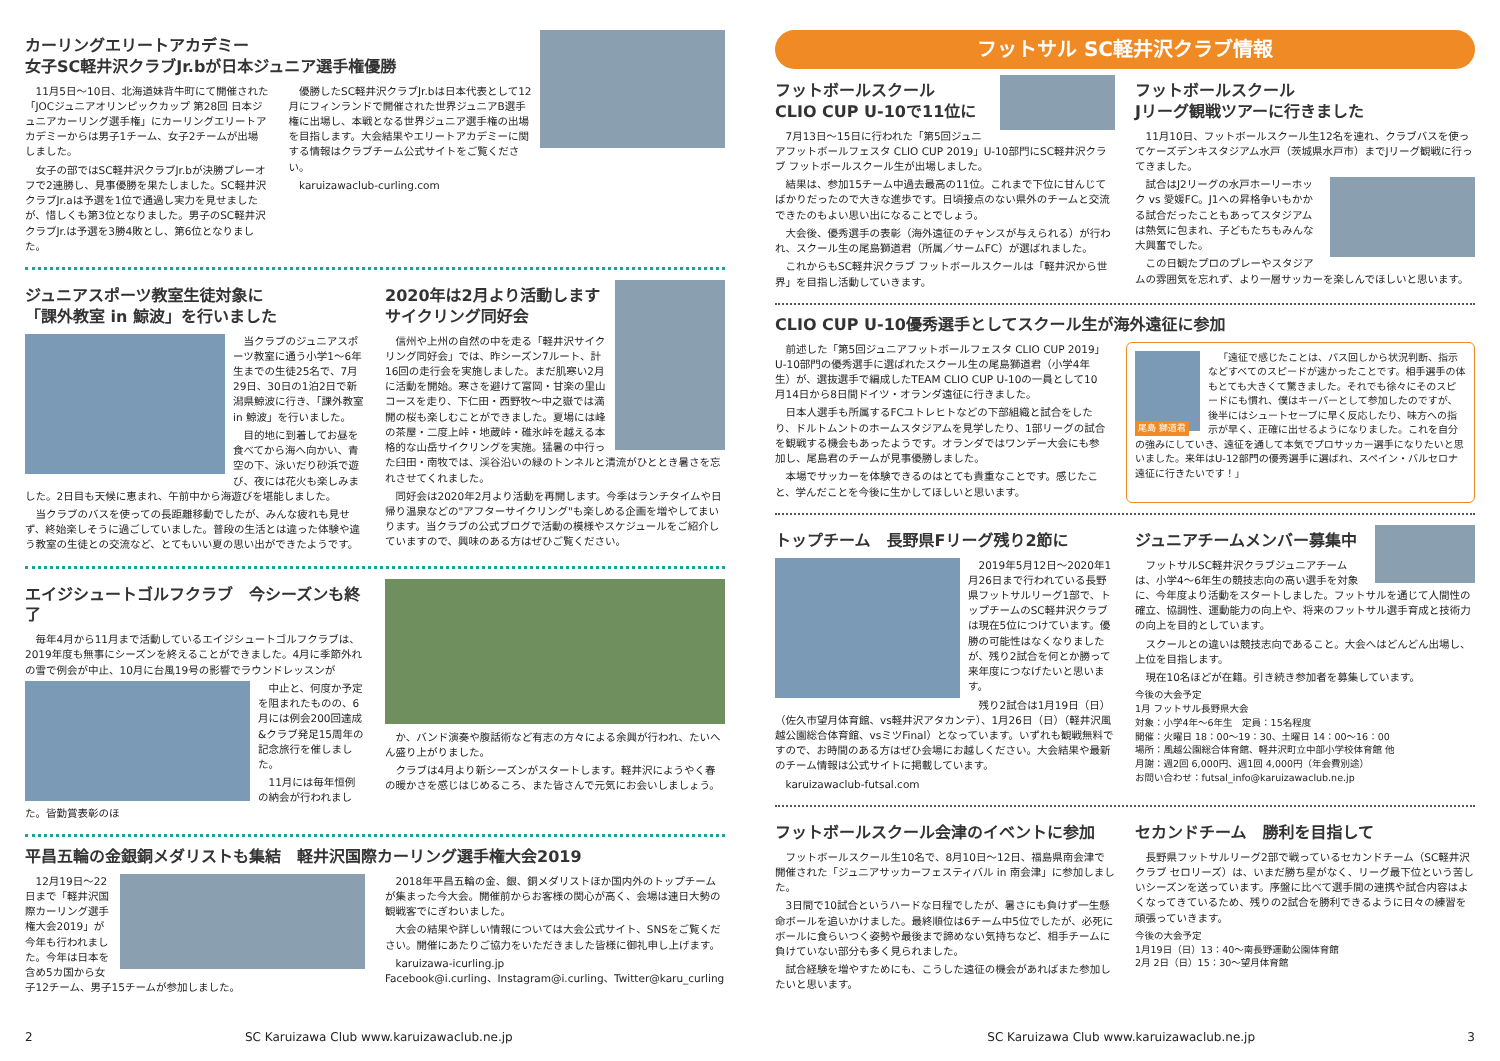カーリングエリートアカデミー
女子SC軽井沢クラブJr.bが日本ジュニア選手権優勝
11月5日～10日、北海道妹背牛町にて開催された「JOCジュニアオリンピックカップ 第28回 日本ジュニアカーリング選手権」にカーリングエリートアカデミーからは男子1チーム、女子2チームが出場しました。
女子の部ではSC軽井沢クラブJr.bが決勝プレーオフで2連勝し、見事優勝を果たしました。SC軽井沢クラブJr.aは予選を1位で通過し実力を見せましたが、惜しくも第3位となりました。男子のSC軽井沢クラブJr.は予選を3勝4敗とし、第6位となりました。
優勝したSC軽井沢クラブJr.bは日本代表として12月にフィンランドで開催された世界ジュニアB選手権に出場し、本戦となる世界ジュニア選手権の出場を目指します。大会結果やエリートアカデミーに関する情報はクラブチーム公式サイトをご覧ください。
karuizawaclub-curling.com
ジュニアスポーツ教室生徒対象に
「課外教室 in 鯨波」を行いました
当クラブのジュニアスポーツ教室に通う小学1～6年生までの生徒25名で、7月29日、30日の1泊2日で新潟県鯨波に行き、「課外教室 in 鯨波」を行いました。
目的地に到着してお昼を食べてから海へ向かい、青空の下、泳いだり砂浜で遊び、夜には花火も楽しみました。2日目も天候に恵まれ、午前中から海遊びを堪能しました。
当クラブのバスを使っての長距離移動でしたが、みんな疲れも見せず、終始楽しそうに過ごしていました。普段の生活とは違った体験や違う教室の生徒との交流など、とてもいい夏の思い出ができたようです。
2020年は2月より活動します
サイクリング同好会
信州や上州の自然の中を走る「軽井沢サイクリング同好会」では、昨シーズン7ルート、計16回の走行会を実施しました。まだ肌寒い2月に活動を開始。寒さを避けて富岡・甘楽の里山コースを走り、下仁田・西野牧～中之嶽では満開の桜も楽しむことができました。夏場には峰の茶屋・二度上峠・地蔵峠・碓氷峠を越える本格的な山岳サイクリングを実施。猛暑の中行った臼田・南牧では、渓谷沿いの緑のトンネルと清流がひととき暑さを忘れさせてくれました。
同好会は2020年2月より活動を再開します。今季はランチタイムや日帰り温泉などの"アフターサイクリング"も楽しめる企画を増やしてまいります。当クラブの公式ブログで活動の模様やスケジュールをご紹介していますので、興味のある方はぜひご覧ください。
エイジシュートゴルフクラブ　今シーズンも終了
毎年4月から11月まで活動しているエイジシュートゴルフクラブは、2019年度も無事にシーズンを終えることができました。4月に季節外れの雪で例会が中止、10月に台風19号の影響でラウンドレッスンが
中止と、何度か予定を阻まれたものの、6月には例会200回達成&クラブ発足15周年の記念旅行を催しました。
11月には毎年恒例の納会が行われました。皆勤賞表彰のほ
か、バンド演奏や腹話術など有志の方々による余興が行われ、たいへん盛り上がりました。
クラブは4月より新シーズンがスタートします。軽井沢にようやく春の暖かさを感じはじめるころ、また皆さんで元気にお会いしましょう。
平昌五輪の金銀銅メダリストも集結　軽井沢国際カーリング選手権大会2019
12月19日～22日まで「軽井沢国際カーリング選手権大会2019」が今年も行われました。今年は日本を含め5カ国から女子12チーム、男子15チームが参加しました。
2018年平昌五輪の金、銀、銅メダリストほか国内外のトップチームが集まった今大会。開催前からお客様の関心が高く、会場は連日大勢の観戦客でにぎわいました。
大会の結果や詳しい情報については大会公式サイト、SNSをご覧ください。開催にあたりご協力をいただきました皆様に御礼申し上げます。
karuizawa-icurling.jp
Facebook@i.curling、Instagram@i.curling、Twitter@karu_curling
2 SC Karuizawa Club www.karuizawaclub.ne.jp
フットサル SC軽井沢クラブ情報
フットボールスクール
CLIO CUP U-10で11位に
7月13日～15日に行われた「第5回ジュニアフットボールフェスタ CLIO CUP 2019」U-10部門にSC軽井沢クラブ フットボールスクール生が出場しました。
結果は、参加15チーム中過去最高の11位。これまで下位に甘んじてばかりだったので大きな進歩です。日頃接点のない県外のチームと交流できたのもよい思い出になることでしょう。
大会後、優秀選手の表彰（海外遠征のチャンスが与えられる）が行われ、スクール生の尾島獅道君（所属／サームFC）が選ばれました。
これからもSC軽井沢クラブ フットボールスクールは「軽井沢から世界」を目指し活動していきます。
フットボールスクール
Jリーグ観戦ツアーに行きました
11月10日、フットボールスクール生12名を連れ、クラブバスを使ってケーズデンキスタジアム水戸（茨城県水戸市）までJリーグ観戦に行ってきました。
試合はJ2リーグの水戸ホーリーホック vs 愛媛FC。J1への昇格争いもかかる試合だったこともあってスタジアムは熱気に包まれ、子どもたちもみんな大興奮でした。
この日観たプロのプレーやスタジアムの雰囲気を忘れず、より一層サッカーを楽しんでほしいと思います。
CLIO CUP U-10優秀選手としてスクール生が海外遠征に参加
前述した「第5回ジュニアフットボールフェスタ CLIO CUP 2019」U-10部門の優秀選手に選ばれたスクール生の尾島獅道君（小学4年生）が、選抜選手で編成したTEAM CLIO CUP U-10の一員として10月14日から8日間ドイツ・オランダ遠征に行きました。
日本人選手も所属するFCユトレヒトなどの下部組織と試合をしたり、ドルトムントのホームスタジアムを見学したり、1部リーグの試合を観戦する機会もあったようです。オランダではワンデー大会にも参加し、尾島君のチームが見事優勝しました。
本場でサッカーを体験できるのはとても貴重なことです。感じたこと、学んだことを今後に生かしてほしいと思います。
尾島 獅道君
「遠征で感じたことは、パス回しから状況判断、指示などすべてのスピードが速かったことです。相手選手の体もとても大きくて驚きました。それでも徐々にそのスピードにも慣れ、僕はキーパーとして参加したのですが、後半にはシュートセーブに早く反応したり、味方への指示が早く、正確に出せるようになりました。これを自分の強みにしていき、遠征を通して本気でプロサッカー選手になりたいと思いました。来年はU-12部門の優秀選手に選ばれ、スペイン・バルセロナ遠征に行きたいです！」
トップチーム　長野県Fリーグ残り2節に
2019年5月12日～2020年1月26日まで行われている長野県フットサルリーグ1部で、トップチームのSC軽井沢クラブは現在5位につけています。優勝の可能性はなくなりましたが、残り2試合を何とか勝って来年度につなげたいと思います。
残り2試合は1月19日（日）（佐久市望月体育館、vs軽井沢アタカンテ）、1月26日（日）（軽井沢風越公園総合体育館、vsミツFinal）となっています。いずれも観戦無料ですので、お時間のある方はぜひ会場にお越しください。大会結果や最新のチーム情報は公式サイトに掲載しています。
karuizawaclub-futsal.com
ジュニアチームメンバー募集中
フットサルSC軽井沢クラブジュニアチームは、小学4～6年生の競技志向の高い選手を対象に、今年度より活動をスタートしました。フットサルを通じて人間性の確立、協調性、運動能力の向上や、将来のフットサル選手育成と技術力の向上を目的としています。
スクールとの違いは競技志向であること。大会へはどんどん出場し、上位を目指します。
現在10名ほどが在籍。引き続き参加者を募集しています。
今後の大会予定
1月 フットサル長野県大会
対象：小学4年～6年生　定員：15名程度
開催：火曜日 18：00～19：30、土曜日 14：00～16：00
場所：風越公園総合体育館、軽井沢町立中部小学校体育館 他
月謝：週2回 6,000円、週1回 4,000円（年会費別途）
お問い合わせ：futsal_info@karuizawaclub.ne.jp
フットボールスクール会津のイベントに参加
フットボールスクール生10名で、8月10日～12日、福島県南会津で開催された「ジュニアサッカーフェスティバル in 南会津」に参加しました。
3日間で10試合というハードな日程でしたが、暑さにも負けず一生懸命ボールを追いかけました。最終順位は6チーム中5位でしたが、必死にボールに食らいつく姿勢や最後まで諦めない気持ちなど、相手チームに負けていない部分も多く見られました。
試合経験を増やすためにも、こうした遠征の機会があればまた参加したいと思います。
セカンドチーム　勝利を目指して
長野県フットサルリーグ2部で戦っているセカンドチーム（SC軽井沢クラブ セロリーズ）は、いまだ勝ち星がなく、リーグ最下位という苦しいシーズンを送っています。序盤に比べて選手間の連携や試合内容はよくなってきているため、残りの2試合を勝利できるように日々の練習を頑張っていきます。
今後の大会予定
1月19日（日）13：40～南長野運動公園体育館
2月 2日（日）15：30～望月体育館
SC Karuizawa Club www.karuizawaclub.ne.jp 3